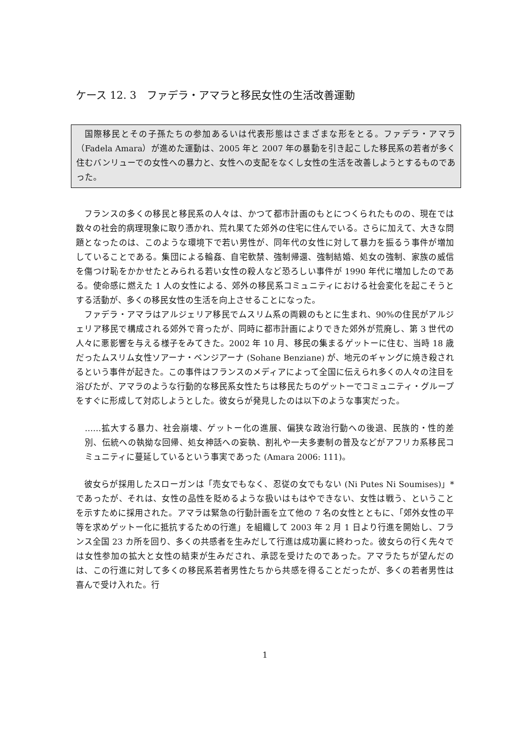ケース 12. 3　ファデラ・アマラと移民女性の生活改善運動
国際移民とその子孫たちの参加あるいは代表形態はさまざまな形をとる。ファデラ・アマラ（Fadela Amara）が進めた運動は、2005 年と 2007 年の暴動を引き起こした移民系の若者が多く住むバンリューでの女性への暴力と、女性への支配をなくし女性の生活を改善しようとするものであった。
フランスの多くの移民と移民系の人々は、かつて都市計画のもとにつくられたものの、現在では数々の社会的病理現象に取り憑かれ、荒れ果てた郊外の住宅に住んでいる。さらに加えて、大きな問題となったのは、このような環境下で若い男性が、同年代の女性に対して暴力を振るう事件が増加していることである。集団による輪姦、自宅軟禁、強制帰還、強制結婚、処女の強制、家族の威信を傷つけ恥をかかせたとみられる若い女性の殺人など恐ろしい事件が 1990 年代に増加したのである。使命感に燃えた 1 人の女性による、郊外の移民系コミュニティにおける社会変化を起こそうとする活動が、多くの移民女性の生活を向上させることになった。
ファデラ・アマラはアルジェリア移民でムスリム系の両親のもとに生まれ、90%の住民がアルジェリア移民で構成される郊外で育ったが、同時に都市計画によりできた郊外が荒廃し、第 3 世代の人々に悪影響を与える様子をみてきた。2002 年 10 月、移民の集まるゲットーに住む、当時 18 歳だったムスリム女性ソアーナ・ベンジアーナ (Sohane Benziane) が、地元のギャングに焼き殺されるという事件が起きた。この事件はフランスのメディアによって全国に伝えられ多くの人々の注目を浴びたが、アマラのような行動的な移民系女性たちは移民たちのゲットーでコミュニティ・グループをすぐに形成して対応しようとした。彼女らが発見したのは以下のような事実だった。
……拡大する暴力、社会崩壊、ゲットー化の進展、偏狭な政治行動への後退、民族的・性的差別、伝統への執拗な回帰、処女神話への妄執、割礼や一夫多妻制の普及などがアフリカ系移民コミュニティに蔓延しているという事実であった (Amara 2006: 111)。
彼女らが採用したスローガンは「売女でもなく、忍従の女でもない (Ni Putes Ni Soumises)」*であったが、それは、女性の品性を貶めるような扱いはもはやできない、女性は戦う、ということを示すために採用された。アマラは緊急の行動計画を立て他の 7 名の女性とともに、「郊外女性の平等を求めゲットー化に抵抗するための行進」を組織して 2003 年 2 月 1 日より行進を開始し、フランス全国 23 カ所を回り、多くの共感者を生みだして行進は成功裏に終わった。彼女らの行く先々では女性参加の拡大と女性の結束が生みだされ、承認を受けたのであった。アマラたちが望んだのは、この行進に対して多くの移民系若者男性たちから共感を得ることだったが、多くの若者男性は喜んで受け入れた。行
1